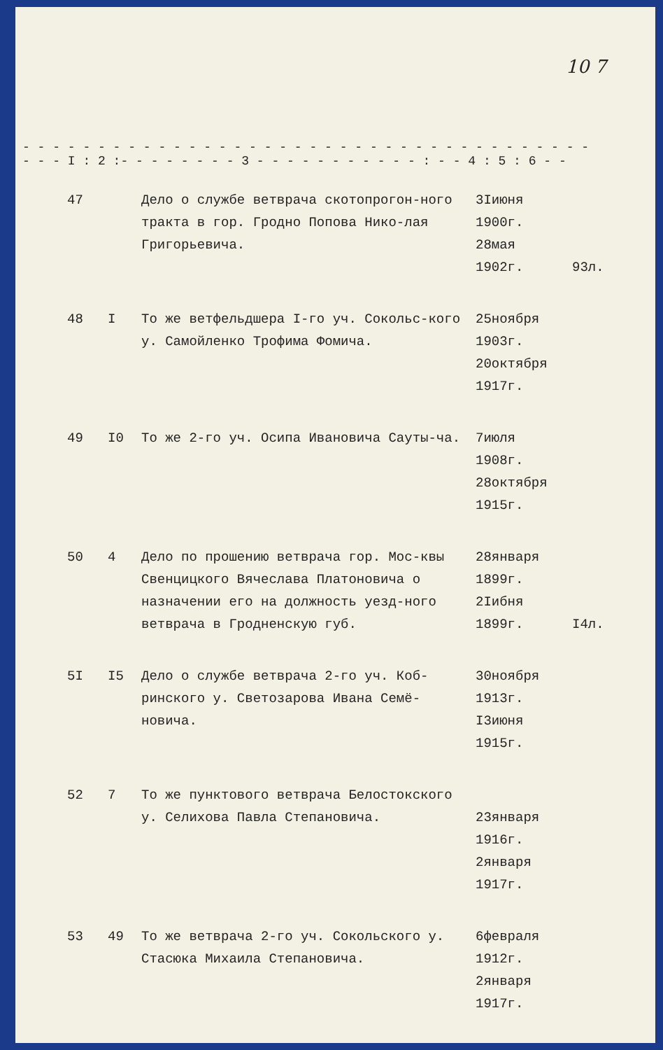10 7
- - - - - - - - - - - - - - - - - - - - - - - - - - - - - - - - - - - - - - - - - I : 2 :- - - - - - - - 3 - - - - - - - - - - - : - - 4 : 5 : 6 - -
| 47 | | Дело о службе ветврача скотопрогон-ного тракта в гор. Гродно Попова Нико-лая Григорьевича. | 3Iиюня 1900г. 28мая 1902г. | 93л. |
| 48 | I | То же ветфельдшера I-го уч. Сокольс-кого у. Самойленко Трофима Фомича. | 25ноября 1903г. 20октября 1917г. | |
| 49 | I0 | То же 2-го уч. Осипа Ивановича Сауты-ча. | 7июля 1908г. 28октября 1915г. | |
| 50 | 4 | Дело по прошению ветврача гор. Мос-квы Свенцицкого Вячеслава Платоновича о назначении его на должность уезд-ного ветврача в Гродненскую губ. | 28января 1899г. 2Iибня 1899г. | I4л. |
| 5I | I5 | Дело о службе ветврача 2-го уч. Коб-ринского у. Светозарова Ивана Семё-новича. | 30ноября 1913г. I3июня 1915г. | |
| 52 | 7 | То же пунктового ветврача Белостокского у. Селихова Павла Степановича. | 23января 1916г. 2января 1917г. | |
| 53 | 49 | То же ветврача 2-го уч. Сокольского у. Стасюка Михаила Степановича. | 6февраля 1912г. 2января 1917г. | |